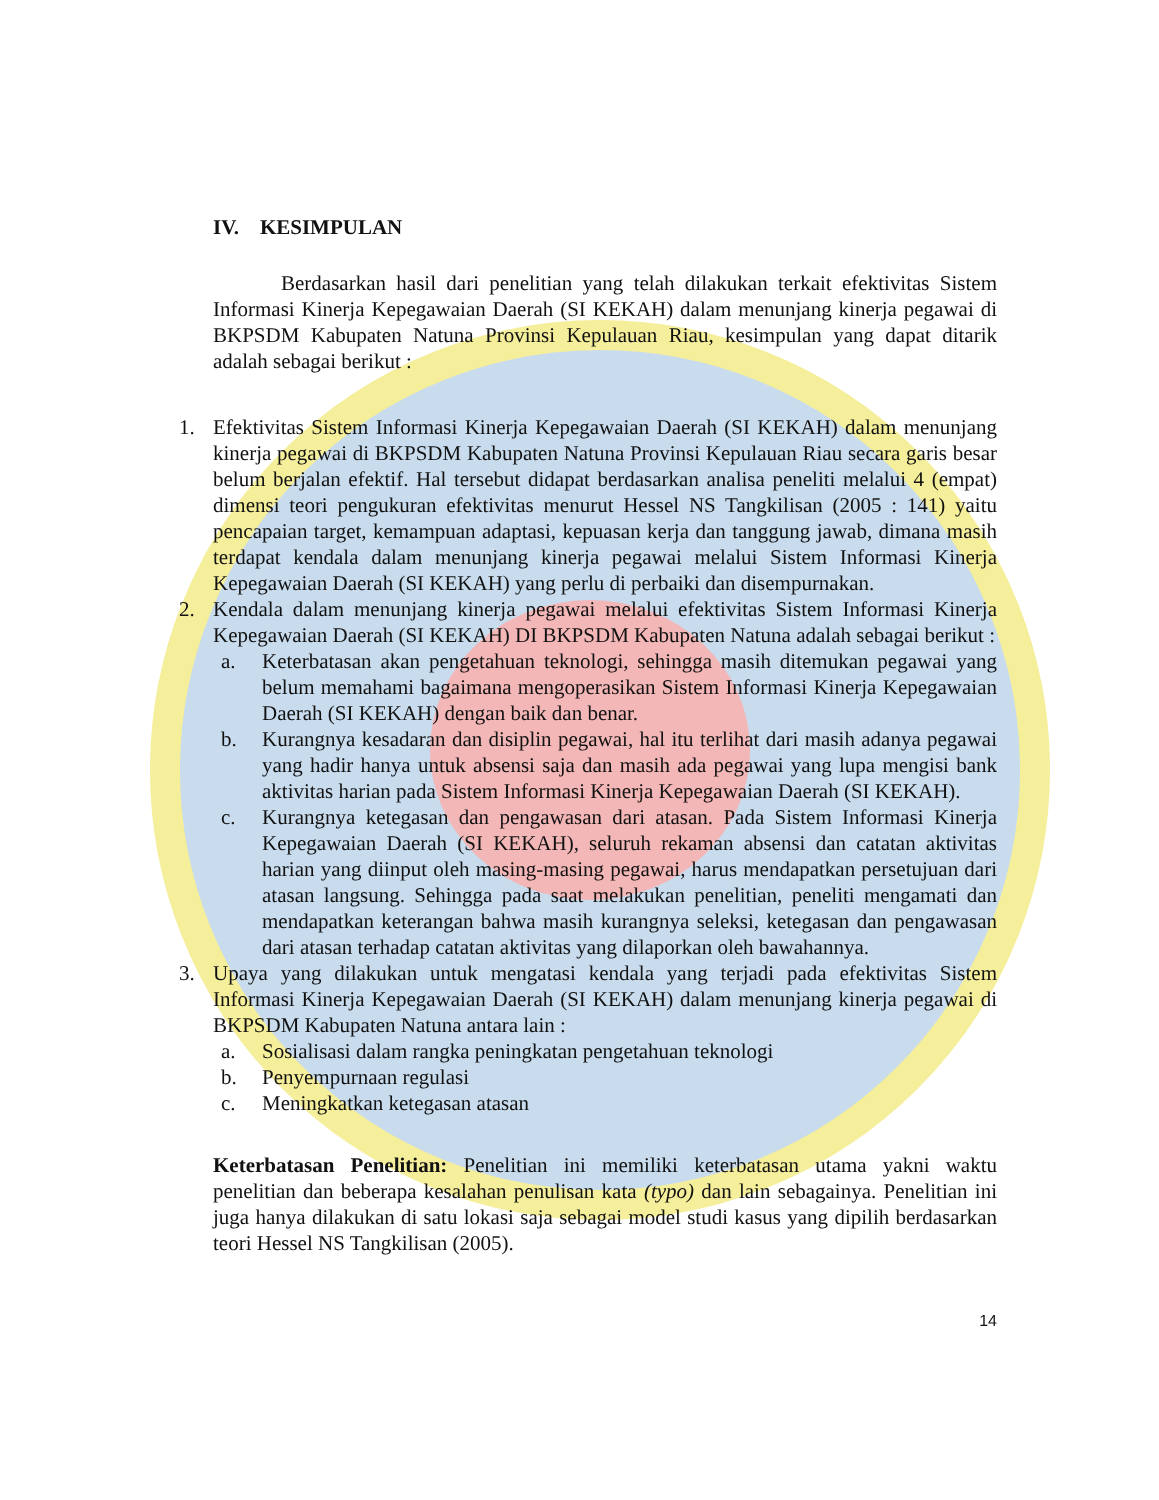IV. KESIMPULAN
Berdasarkan hasil dari penelitian yang telah dilakukan terkait efektivitas Sistem Informasi Kinerja Kepegawaian Daerah (SI KEKAH) dalam menunjang kinerja pegawai di BKPSDM Kabupaten Natuna Provinsi Kepulauan Riau, kesimpulan yang dapat ditarik adalah sebagai berikut :
1. Efektivitas Sistem Informasi Kinerja Kepegawaian Daerah (SI KEKAH) dalam menunjang kinerja pegawai di BKPSDM Kabupaten Natuna Provinsi Kepulauan Riau secara garis besar belum berjalan efektif. Hal tersebut didapat berdasarkan analisa peneliti melalui 4 (empat) dimensi teori pengukuran efektivitas menurut Hessel NS Tangkilisan (2005 : 141) yaitu pencapaian target, kemampuan adaptasi, kepuasan kerja dan tanggung jawab, dimana masih terdapat kendala dalam menunjang kinerja pegawai melalui Sistem Informasi Kinerja Kepegawaian Daerah (SI KEKAH) yang perlu di perbaiki dan disempurnakan.
2. Kendala dalam menunjang kinerja pegawai melalui efektivitas Sistem Informasi Kinerja Kepegawaian Daerah (SI KEKAH) DI BKPSDM Kabupaten Natuna adalah sebagai berikut :
a. Keterbatasan akan pengetahuan teknologi, sehingga masih ditemukan pegawai yang belum memahami bagaimana mengoperasikan Sistem Informasi Kinerja Kepegawaian Daerah (SI KEKAH) dengan baik dan benar.
b. Kurangnya kesadaran dan disiplin pegawai, hal itu terlihat dari masih adanya pegawai yang hadir hanya untuk absensi saja dan masih ada pegawai yang lupa mengisi bank aktivitas harian pada Sistem Informasi Kinerja Kepegawaian Daerah (SI KEKAH).
c. Kurangnya ketegasan dan pengawasan dari atasan. Pada Sistem Informasi Kinerja Kepegawaian Daerah (SI KEKAH), seluruh rekaman absensi dan catatan aktivitas harian yang diinput oleh masing-masing pegawai, harus mendapatkan persetujuan dari atasan langsung. Sehingga pada saat melakukan penelitian, peneliti mengamati dan mendapatkan keterangan bahwa masih kurangnya seleksi, ketegasan dan pengawasan dari atasan terhadap catatan aktivitas yang dilaporkan oleh bawahannya.
3. Upaya yang dilakukan untuk mengatasi kendala yang terjadi pada efektivitas Sistem Informasi Kinerja Kepegawaian Daerah (SI KEKAH) dalam menunjang kinerja pegawai di BKPSDM Kabupaten Natuna antara lain :
a. Sosialisasi dalam rangka peningkatan pengetahuan teknologi
b. Penyempurnaan regulasi
c. Meningkatkan ketegasan atasan
Keterbatasan Penelitian: Penelitian ini memiliki keterbatasan utama yakni waktu penelitian dan beberapa kesalahan penulisan kata (typo) dan lain sebagainya. Penelitian ini juga hanya dilakukan di satu lokasi saja sebagai model studi kasus yang dipilih berdasarkan teori Hessel NS Tangkilisan (2005).
14